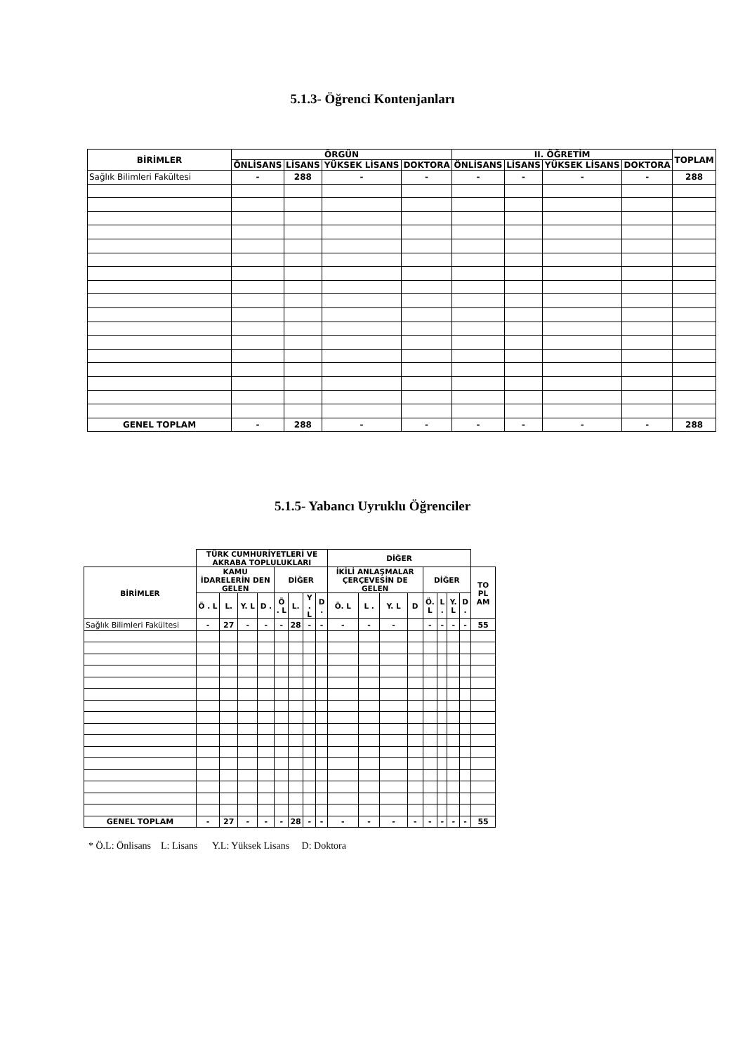5.1.3- Öğrenci Kontenjanları
| BİRİMLER | ÖRGÜN | | | | II. ÖĞRETİM | | | | TOPLAM |
| --- | --- | --- | --- | --- | --- | --- | --- | --- | --- |
| | ÖNLİSANS | LİSANS | YÜKSEK LİSANS | DOKTORA | ÖNLİSANS | LİSANS | YÜKSEK LİSANS | DOKTORA | |
| Sağlık Bilimleri Fakültesi | - | 288 | - | - | - | - | - | - | 288 |
| GENEL TOPLAM | - | 288 | - | - | - | - | - | - | 288 |
5.1.5- Yabancı Uyruklu Öğrenciler
| | TÜRK CUMHURİYETLERİ VE AKRABA TOPLULUKLARI | | | | | | | | DİĞER | | | | | | | | |
| --- | --- | --- | --- | --- | --- | --- | --- | --- | --- | --- | --- | --- | --- | --- | --- | --- | --- |
| BİRİMLER | KAMU İDARELERİN DEN GELEN | | | | DİĞER | | | | İKİLİ ANLAŞMALAR ÇERÇEVESİN DE GELEN | | | | DİĞER | | | | TO PL AM |
| | Ö . L | L. | Y. L | D . | Ö . L | L. | Y . L | D . | Ö. L | L . | Y. L | D | Ö. L | L . | Y. L | D . | |
| Sağlık Bilimleri Fakültesi | - | 27 | - | - | - | 28 | - | - | - | - | - | | - | - | - | - | 55 |
| GENEL TOPLAM | - | 27 | - | - | - | 28 | - | - | - | - | - | - | - | - | - | - | 55 |
* Ö.L: Önlisans L: Lisans Y.L: Yüksek Lisans D: Doktora